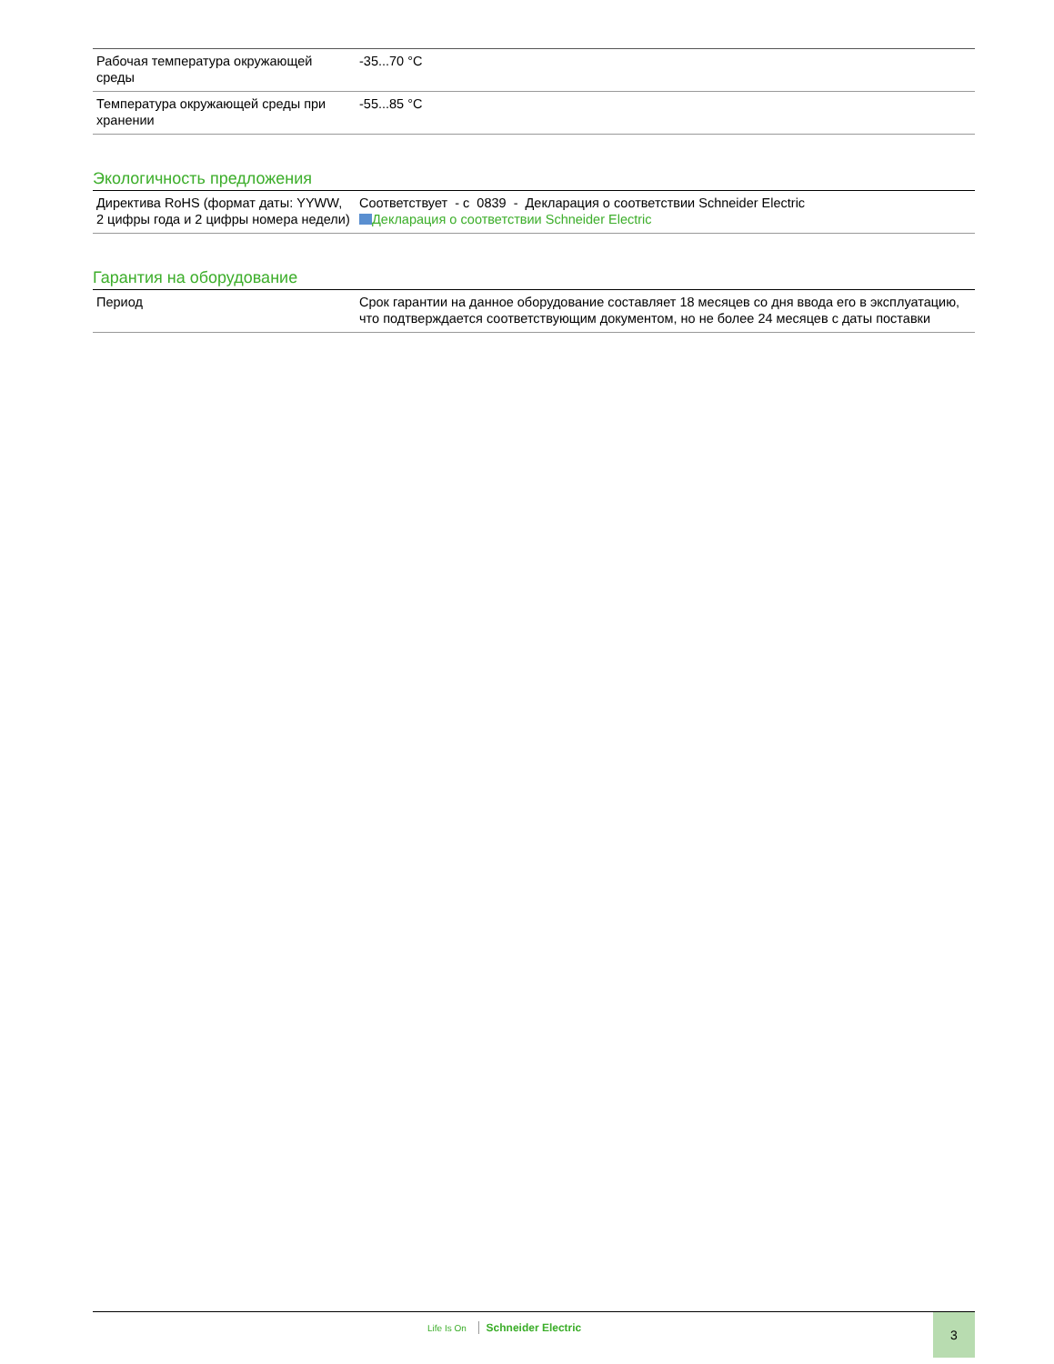| Рабочая температура окружающей среды | -35...70 °C |
| Температура окружающей среды при хранении | -55...85 °C |
Экологичность предложения
| Директива RoHS (формат даты: YYWW, 2 цифры года и 2 цифры номера недели) | Соответствует - с 0839 - Декларация о соответствии Schneider Electric Декларация о соответствии Schneider Electric |
Гарантия на оборудование
| Период | Срок гарантии на данное оборудование составляет 18 месяцев со дня ввода его в эксплуатацию, что подтверждается соответствующим документом, но не более 24 месяцев с даты поставки |
Life Is On Schneider Electric 3